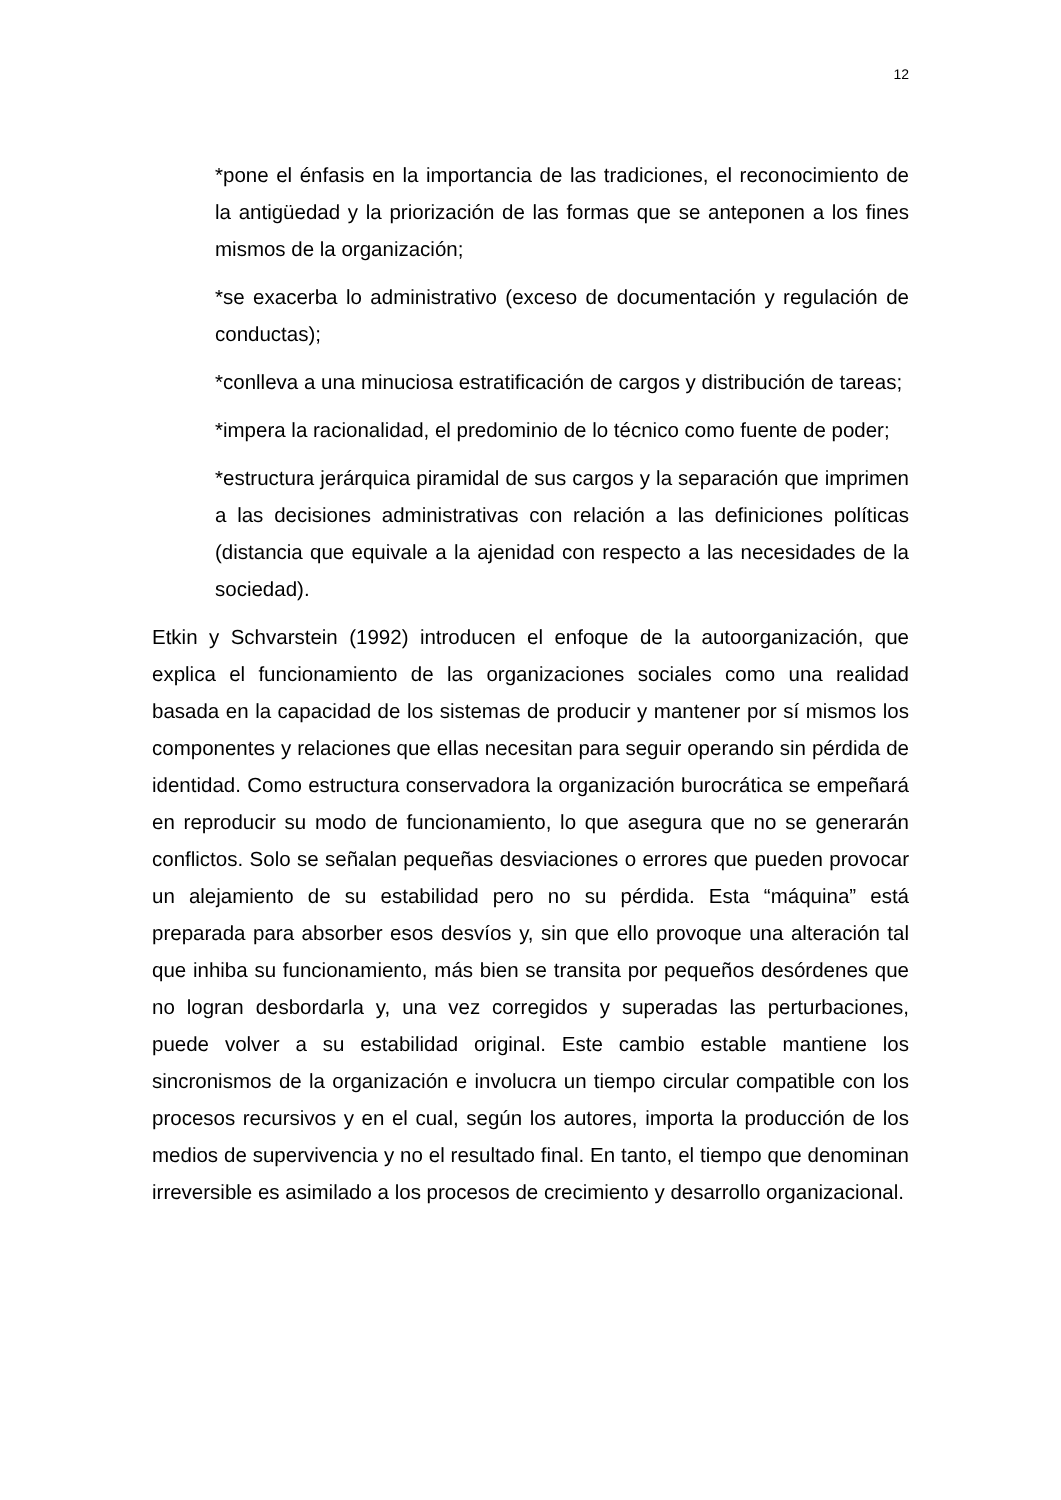12
*pone el énfasis en la importancia de las tradiciones, el reconocimiento de la antigüedad y la priorización de las formas que se anteponen a los fines mismos de la organización;
*se exacerba lo administrativo (exceso de documentación y regulación de conductas);
*conlleva a una minuciosa estratificación de cargos y distribución de tareas;
*impera la racionalidad, el predominio de lo técnico como fuente de poder;
*estructura jerárquica piramidal de sus cargos y la separación que imprimen a las decisiones administrativas con relación a las definiciones políticas (distancia que equivale a la ajenidad con respecto a las necesidades de la sociedad).
Etkin y Schvarstein (1992) introducen el enfoque de la autoorganización, que explica el funcionamiento de las organizaciones sociales como una realidad basada en la capacidad de los sistemas de producir y mantener por sí mismos los componentes y relaciones que ellas necesitan para seguir operando sin pérdida de identidad. Como estructura conservadora la organización burocrática se empeñará en reproducir su modo de funcionamiento, lo que asegura que no se generarán conflictos. Solo se señalan pequeñas desviaciones o errores que pueden provocar un alejamiento de su estabilidad pero no su pérdida. Esta “máquina” está preparada para absorber esos desvíos y, sin que ello provoque una alteración tal que inhiba su funcionamiento, más bien se transita por pequeños desórdenes que no logran desbordarla y, una vez corregidos y superadas las perturbaciones, puede volver a su estabilidad original. Este cambio estable mantiene los sincronismos de la organización e involucra un tiempo circular compatible con los procesos recursivos y en el cual, según los autores, importa la producción de los medios de supervivencia y no el resultado final. En tanto, el tiempo que denominan irreversible es asimilado a los procesos de crecimiento y desarrollo organizacional.